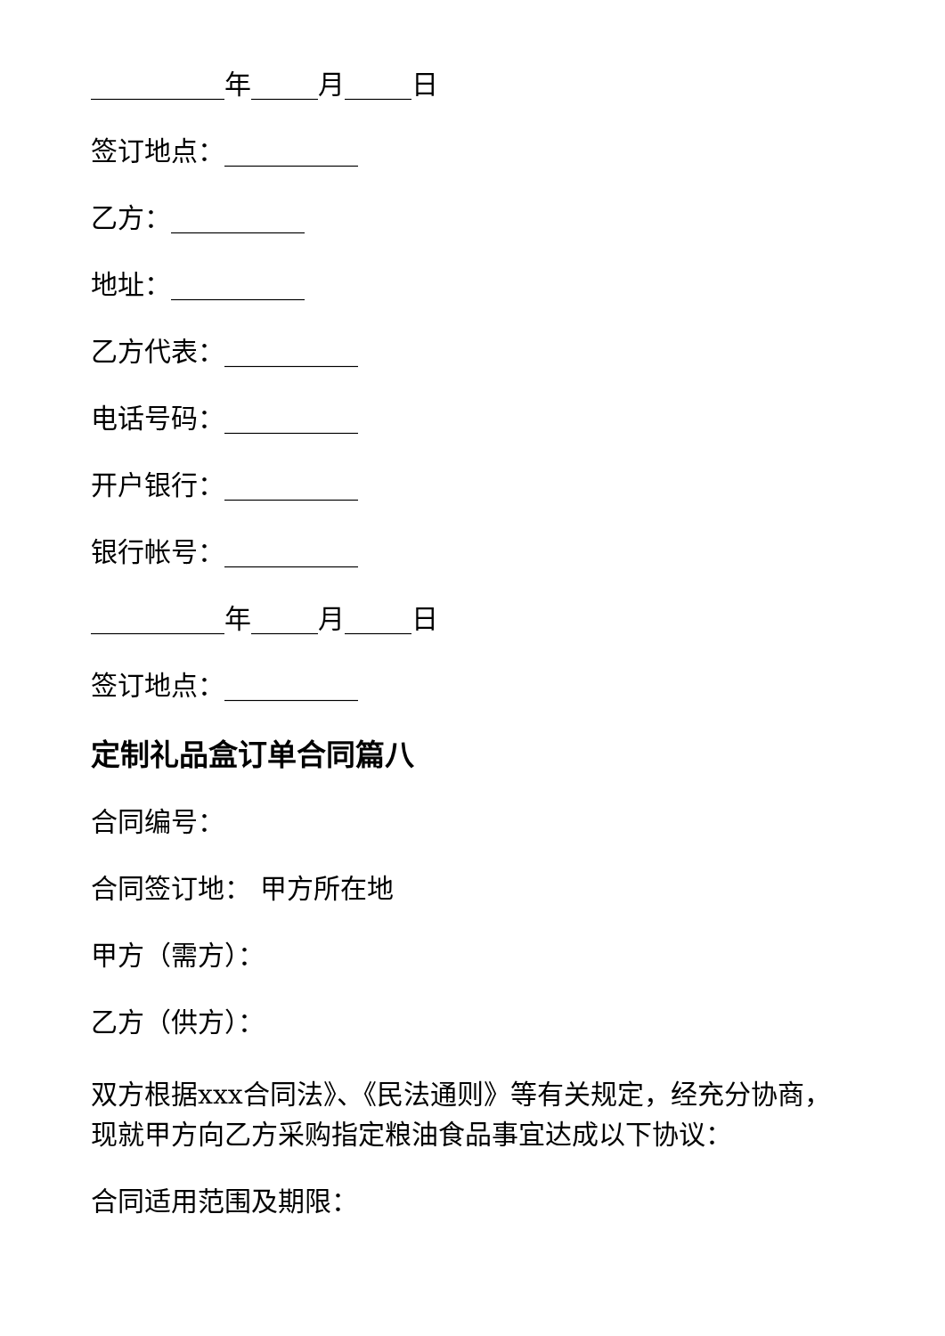__________年_____月_____日
签订地点：__________
乙方：__________
地址：__________
乙方代表：__________
电话号码：__________
开户银行：__________
银行帐号：__________
__________年_____月_____日
签订地点：__________
定制礼品盒订单合同篇八
合同编号：
合同签订地： 甲方所在地
甲方（需方）：
乙方（供方）：
双方根据xxx合同法》、《民法通则》等有关规定，经充分协商，现就甲方向乙方采购指定粮油食品事宜达成以下协议：
合同适用范围及期限：